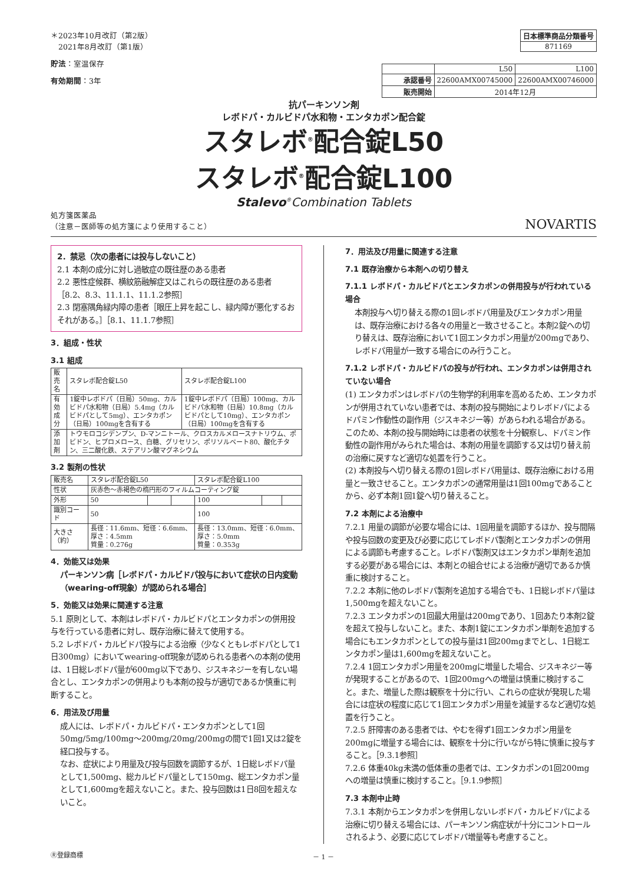＊2023年10月改訂（第2版）
　2021年8月改訂（第1版）
貯法：室温保存
有効期間：3年
| 日本標準商品分類番号 |
| --- |
| 871169 |
| | L50 | L100 |
| 承認番号 | 22600AMX00745000 | 22600AMX00746000 |
| 販売開始 | 2014年12月 | |
抗パーキンソン剤
レボドパ・カルビドパ水和物・エンタカポン配合錠
スタレボ<sup>®</sup>配合錠L50
スタレボ<sup>®</sup>配合錠L100
Stalevo<sup>®</sup>Combination Tablets
処方箋医薬品
（注意－医師等の処方箋により使用すること）
NOVARTIS
2．禁忌（次の患者には投与しないこと）
2.1 本剤の成分に対し過敏症の既往歴のある患者
2.2 悪性症候群、横紋筋融解症又はこれらの既往歴のある患者［8.2、8.3、11.1.1、11.1.2参照］
2.3 閉塞隅角緑内障の患者［眼圧上昇を起こし、緑内障が悪化するおそれがある。］［8.1、11.1.7参照］
3．組成・性状
3.1 組成
| 販売名 | スタレボ配合錠L50 | スタレボ配合錠L100 |
| 有効成分 | 1錠中レボドパ（日局）50mg、カルビドパ水和物（日局）5.4mg（カルビドパとして5mg）、エンタカポン（日局）100mgを含有する | 1錠中レボドパ（日局）100mg、カルビドパ水和物（日局）10.8mg（カルビドパとして10mg）、エンタカポン（日局）100mgを含有する |
| 添加剤 | トウモロコシデンプン、D-マンニトール、クロスカルメロースナトリウム、ポビドン、ヒプロメロース、白糖、グリセリン、ポリソルベート80、酸化チタン、三二酸化鉄、ステアリン酸マグネシウム | |
3.2 製剤の性状
| 販売名 | スタレボ配合錠L50 | | | スタレボ配合錠L100 | | |
| 性状 | 灰赤色～赤褐色の楕円形のフィルムコーティング錠 | | | | | |
| 外形 | 50 | | | 100 | | |
| 識別コード | 50 | | | 100 | | |
| 大きさ（約） | 長径：11.6mm、短径：6.6mm、厚さ：4.5mm 質量：0.276g | | | 長径：13.0mm、短径：6.0mm、厚さ：5.0mm 質量：0.353g | | |
4．効能又は効果
パーキンソン病［レボドパ・カルビドパ投与において症状の日内変動（wearing-off現象）が認められる場合］
5．効能又は効果に関連する注意
5.1 原則として、本剤はレボドパ・カルビドパとエンタカポンの併用投与を行っている患者に対し、既存治療に替えて使用する。
5.2 レボドパ・カルビドパ投与による治療（少なくともレボドパとして1日300mg）においてwearing-off現象が認められる患者への本剤の使用は、1日総レボドパ量が600mg以下であり、ジスキネジーを有しない場合とし、エンタカポンの併用よりも本剤の投与が適切であるか慎重に判断すること。
6．用法及び用量
成人には、レボドパ・カルビドパ・エンタカポンとして1回50mg/5mg/100mg～200mg/20mg/200mgの間で1回1又は2錠を経口投与する。
なお、症状により用量及び投与回数を調節するが、1日総レボドパ量として1,500mg、総カルビドパ量として150mg、総エンタカポン量として1,600mgを超えないこと。また、投与回数は1日8回を超えないこと。
7．用法及び用量に関連する注意
7.1 既存治療から本剤への切り替え
7.1.1 レボドパ・カルビドパとエンタカポンの併用投与が行われている場合
本剤投与へ切り替える際の1回レボドパ用量及びエンタカポン用量は、既存治療における各々の用量と一致させること。本剤2錠への切り替えは、既存治療において1回エンタカポン用量が200mgであり、レボドパ用量が一致する場合にのみ行うこと。
7.1.2 レボドパ・カルビドパの投与が行われ、エンタカポンは併用されていない場合
(1) エンタカポンはレボドパの生物学的利用率を高めるため、エンタカポンが併用されていない患者では、本剤の投与開始によりレボドパによるドパミン作動性の副作用（ジスキネジー等）があらわれる場合がある。このため、本剤の投与開始時には患者の状態を十分観察し、ドパミン作動性の副作用がみられた場合は、本剤の用量を調節する又は切り替え前の治療に戻すなど適切な処置を行うこと。
(2) 本剤投与へ切り替える際の1回レボドパ用量は、既存治療における用量と一致させること。エンタカポンの通常用量は1回100mgであることから、必ず本剤1回1錠へ切り替えること。
7.2 本剤による治療中
7.2.1 用量の調節が必要な場合には、1回用量を調節するほか、投与間隔や投与回数の変更及び必要に応じてレボドパ製剤とエンタカポンの併用による調節も考慮すること。レボドパ製剤又はエンタカポン単剤を追加する必要がある場合には、本剤との組合せによる治療が適切であるか慎重に検討すること。
7.2.2 本剤に他のレボドパ製剤を追加する場合でも、1日総レボドパ量は1,500mgを超えないこと。
7.2.3 エンタカポンの1回最大用量は200mgであり、1回あたり本剤2錠を超えて投与しないこと。また、本剤1錠にエンタカポン単剤を追加する場合にもエンタカポンとしての投与量は1回200mgまでとし、1日総エンタカポン量は1,600mgを超えないこと。
7.2.4 1回エンタカポン用量を200mgに増量した場合、ジスキネジー等が発現することがあるので、1回200mgへの増量は慎重に検討すること。また、増量した際は観察を十分に行い、これらの症状が発現した場合には症状の程度に応じて1回エンタカポン用量を減量するなど適切な処置を行うこと。
7.2.5 肝障害のある患者では、やむを得ず1回エンタカポン用量を200mgに増量する場合には、観察を十分に行いながら特に慎重に投与すること。［9.3.1参照］
7.2.6 体重40kg未満の低体重の患者では、エンタカポンの1回200mgへの増量は慎重に検討すること。［9.1.9参照］
7.3 本剤中止時
7.3.1 本剤からエンタカポンを併用しないレボドパ・カルビドパによる治療に切り替える場合には、パーキンソン病症状が十分にコントロールされるよう、必要に応じてレボドパ増量等も考慮すること。
Ⓡ登録商標 － 1 －